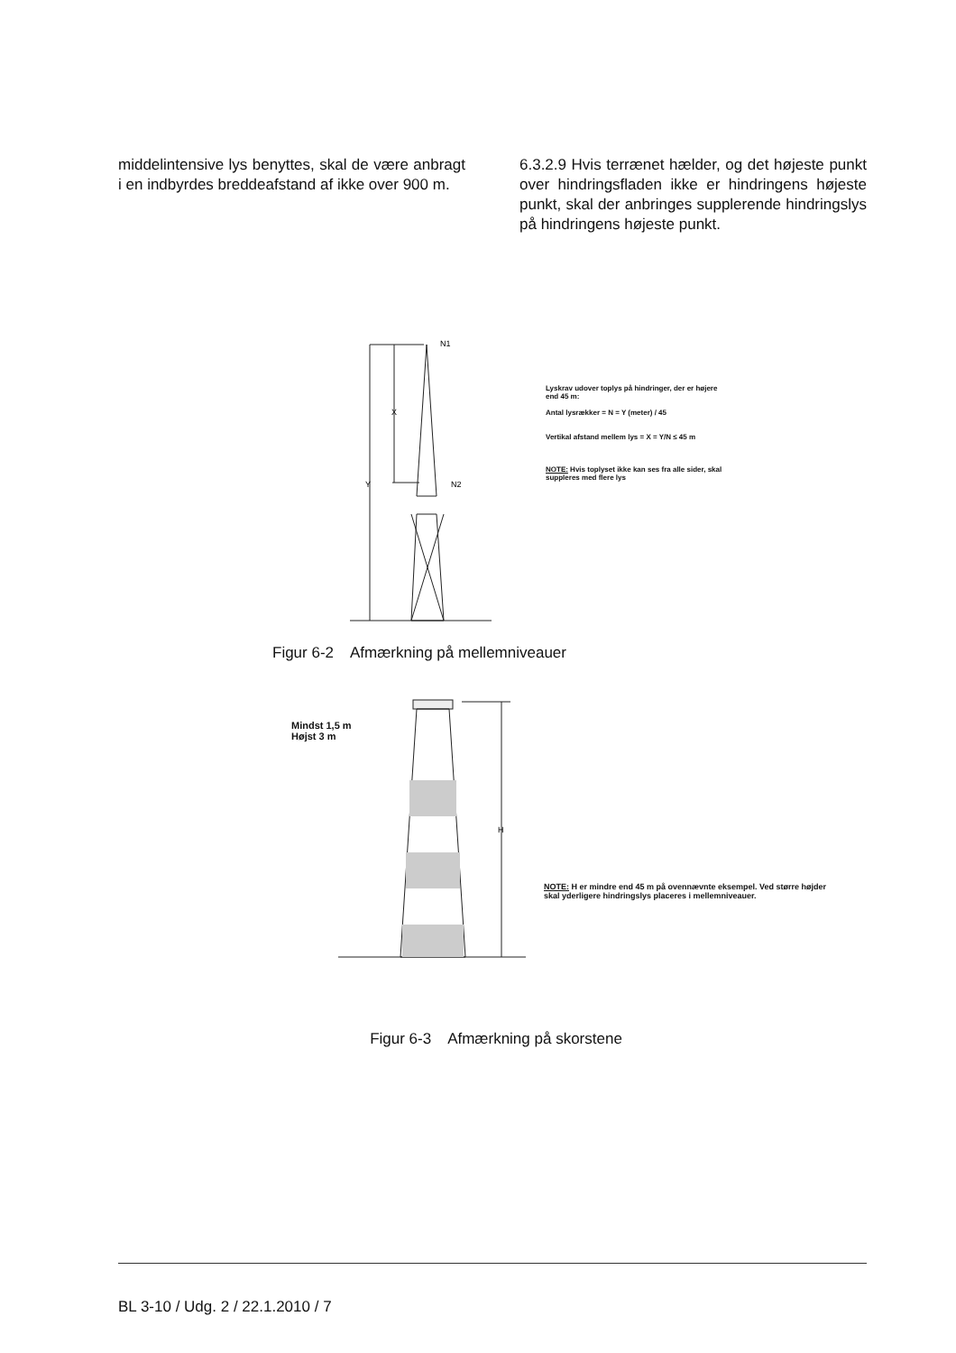middelintensive lys benyttes, skal de være anbragt i en indbyrdes breddeafstand af ikke over 900 m.
6.3.2.9 Hvis terrænet hælder, og det højeste punkt over hindringsfladen ikke er hindringens højeste punkt, skal der anbringes supplerende hindringslys på hindringens højeste punkt.
X
Y
N1
N2
Lyskrav udover toplys på hindringer, der er højere end 45 m:
Antal lysrækker = N = Y (meter) / 45
Vertikal afstand mellem lys = X = Y/N ≤ 45 m
NOTE: Hvis toplyset ikke kan ses fra alle sider, skal suppleres med flere lys
Figur 6-2 Afmærkning på mellemniveauer
H
Mindst 1,5 m
Højst 3 m
NOTE: H er mindre end 45 m på ovennævnte eksempel. Ved større højder skal yderligere hindringslys placeres i mellemniveauer.
Figur 6-3 Afmærkning på skorstene
BL 3-10 / Udg. 2 / 22.1.2010 / 7